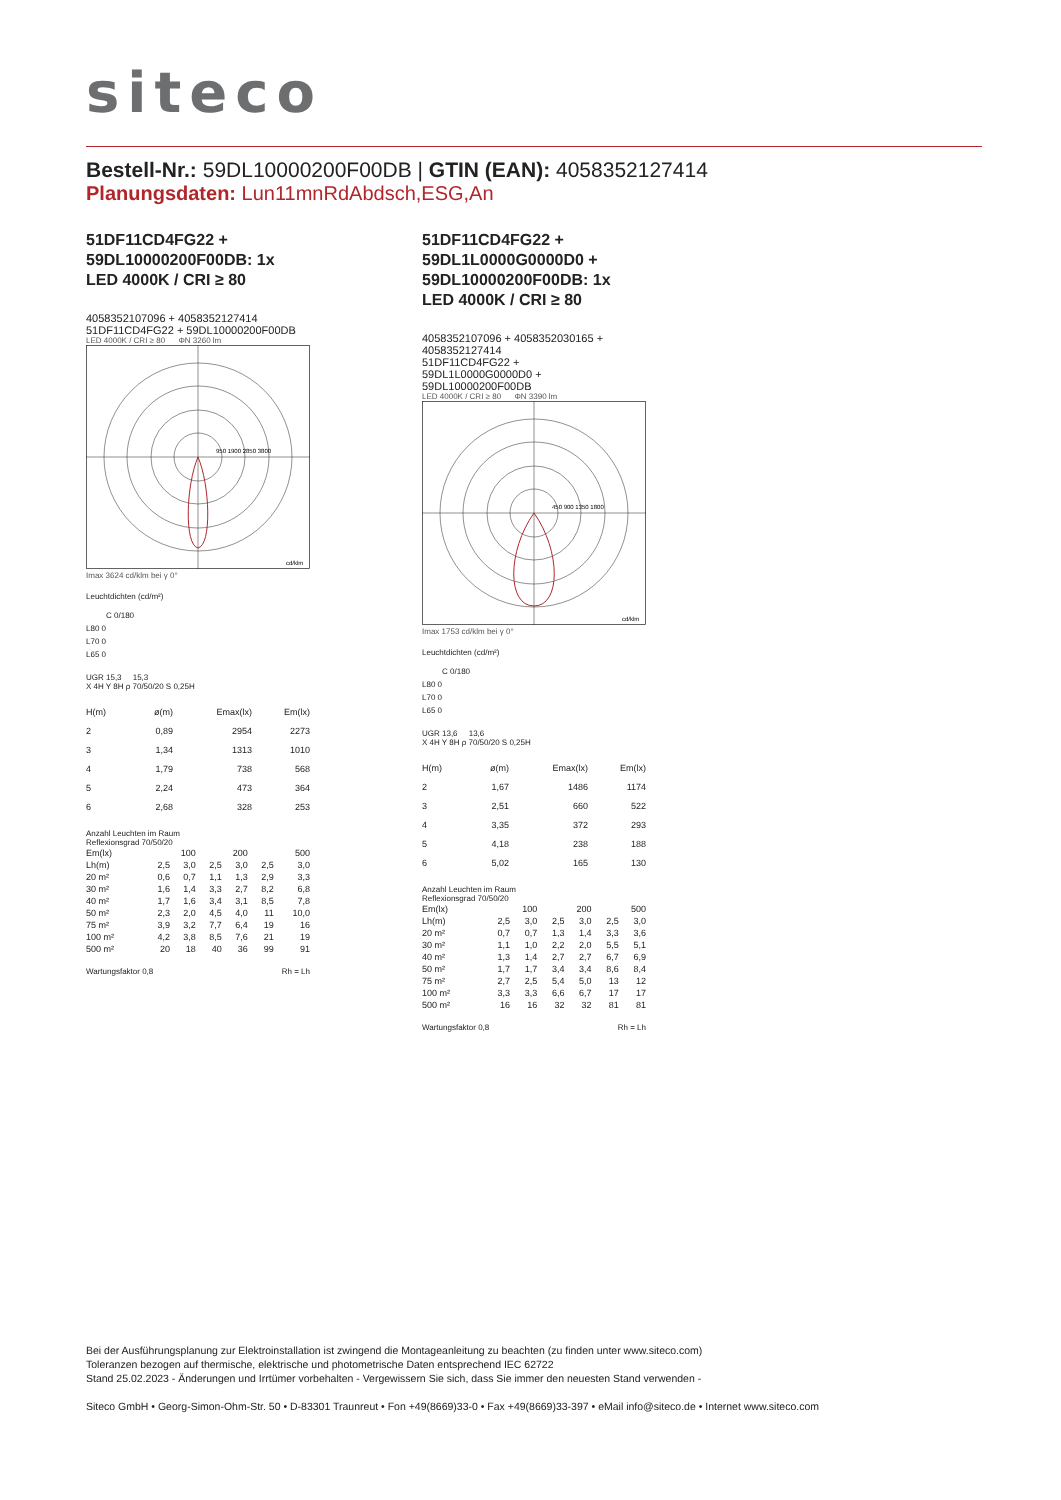siteco
Bestell-Nr.: 59DL10000200F00DB | GTIN (EAN): 4058352127414
Planungsdaten: Lun11mnRdAbdsch,ESG,An
51DF11CD4FG22 +
59DL10000200F00DB: 1x
LED 4000K / CRI ≥ 80
4058352107096 + 4058352127414
51DF11CD4FG22 + 59DL10000200F00DB
LED 4000K / CRI ≥ 80 ΦN 3260 lm
950 1900 2850 3800
cd/klm
Imax 3624 cd/klm bei γ 0°
Leuchtdichten (cd/m²)
C 0/180
L80 0
L70 0
L65 0
UGR 15,3 15,3
X 4H Y 8H ρ 70/50/20 S 0,25H
| H(m) | ø(m) | Emax(lx) | Em(lx) |
| --- | --- | --- | --- |
| 2 | 0,89 | 2954 | 2273 |
| 3 | 1,34 | 1313 | 1010 |
| 4 | 1,79 | 738 | 568 |
| 5 | 2,24 | 473 | 364 |
| 6 | 2,68 | 328 | 253 |
Anzahl Leuchten im Raum
Reflexionsgrad 70/50/20
| Em(lx) | 100 | | 200 | | 500 | |
| Lh(m) | 2,5 | 3,0 | 2,5 | 3,0 | 2,5 | 3,0 |
| 20 m² | 0,6 | 0,7 | 1,1 | 1,3 | 2,9 | 3,3 |
| 30 m² | 1,6 | 1,4 | 3,3 | 2,7 | 8,2 | 6,8 |
| 40 m² | 1,7 | 1,6 | 3,4 | 3,1 | 8,5 | 7,8 |
| 50 m² | 2,3 | 2,0 | 4,5 | 4,0 | 11 | 10,0 |
| 75 m² | 3,9 | 3,2 | 7,7 | 6,4 | 19 | 16 |
| 100 m² | 4,2 | 3,8 | 8,5 | 7,6 | 21 | 19 |
| 500 m² | 20 | 18 | 40 | 36 | 99 | 91 |
Wartungsfaktor 0,8 Rh = Lh
51DF11CD4FG22 +
59DL1L0000G0000D0 +
59DL10000200F00DB: 1x
LED 4000K / CRI ≥ 80
4058352107096 + 4058352030165 +
4058352127414
51DF11CD4FG22 +
59DL1L0000G0000D0 +
59DL10000200F00DB
LED 4000K / CRI ≥ 80 ΦN 3390 lm
450 900 1350 1800
cd/klm
Imax 1753 cd/klm bei γ 0°
Leuchtdichten (cd/m²)
C 0/180
L80 0
L70 0
L65 0
UGR 13,6 13,6
X 4H Y 8H ρ 70/50/20 S 0,25H
| H(m) | ø(m) | Emax(lx) | Em(lx) |
| --- | --- | --- | --- |
| 2 | 1,67 | 1486 | 1174 |
| 3 | 2,51 | 660 | 522 |
| 4 | 3,35 | 372 | 293 |
| 5 | 4,18 | 238 | 188 |
| 6 | 5,02 | 165 | 130 |
Anzahl Leuchten im Raum
Reflexionsgrad 70/50/20
| Em(lx) | 100 | | 200 | | 500 | |
| Lh(m) | 2,5 | 3,0 | 2,5 | 3,0 | 2,5 | 3,0 |
| 20 m² | 0,7 | 0,7 | 1,3 | 1,4 | 3,3 | 3,6 |
| 30 m² | 1,1 | 1,0 | 2,2 | 2,0 | 5,5 | 5,1 |
| 40 m² | 1,3 | 1,4 | 2,7 | 2,7 | 6,7 | 6,9 |
| 50 m² | 1,7 | 1,7 | 3,4 | 3,4 | 8,6 | 8,4 |
| 75 m² | 2,7 | 2,5 | 5,4 | 5,0 | 13 | 12 |
| 100 m² | 3,3 | 3,3 | 6,6 | 6,7 | 17 | 17 |
| 500 m² | 16 | 16 | 32 | 32 | 81 | 81 |
Wartungsfaktor 0,8 Rh = Lh
Bei der Ausführungsplanung zur Elektroinstallation ist zwingend die Montageanleitung zu beachten (zu finden unter www.siteco.com)
Toleranzen bezogen auf thermische, elektrische und photometrische Daten entsprechend IEC 62722
Stand 25.02.2023 - Änderungen und Irrtümer vorbehalten - Vergewissern Sie sich, dass Sie immer den neuesten Stand verwenden -
Siteco GmbH • Georg-Simon-Ohm-Str. 50 • D-83301 Traunreut • Fon +49(8669)33-0 • Fax +49(8669)33-397 • eMail info@siteco.de • Internet www.siteco.com